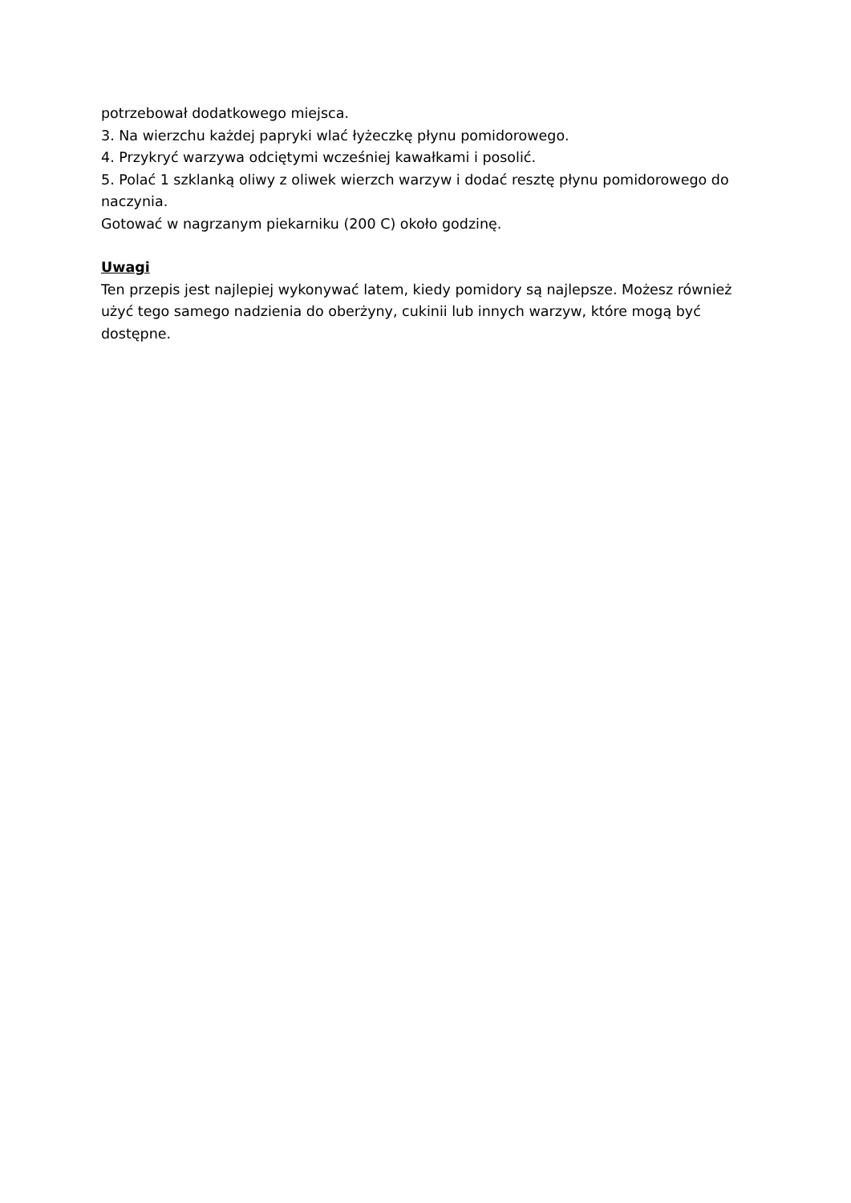potrzebował dodatkowego miejsca.
3. Na wierzchu każdej papryki wlać łyżeczkę płynu pomidorowego.
4. Przykryć warzywa odciętymi wcześniej kawałkami i posolić.
5. Polać 1 szklanką oliwy z oliwek wierzch warzyw i dodać resztę płynu pomidorowego do naczynia.
Gotować w nagrzanym piekarniku (200 C) około godzinę.
Uwagi
Ten przepis jest najlepiej wykonywać latem, kiedy pomidory są najlepsze. Możesz również użyć tego samego nadzienia do oberżyny, cukinii lub innych warzyw, które mogą być dostępne.